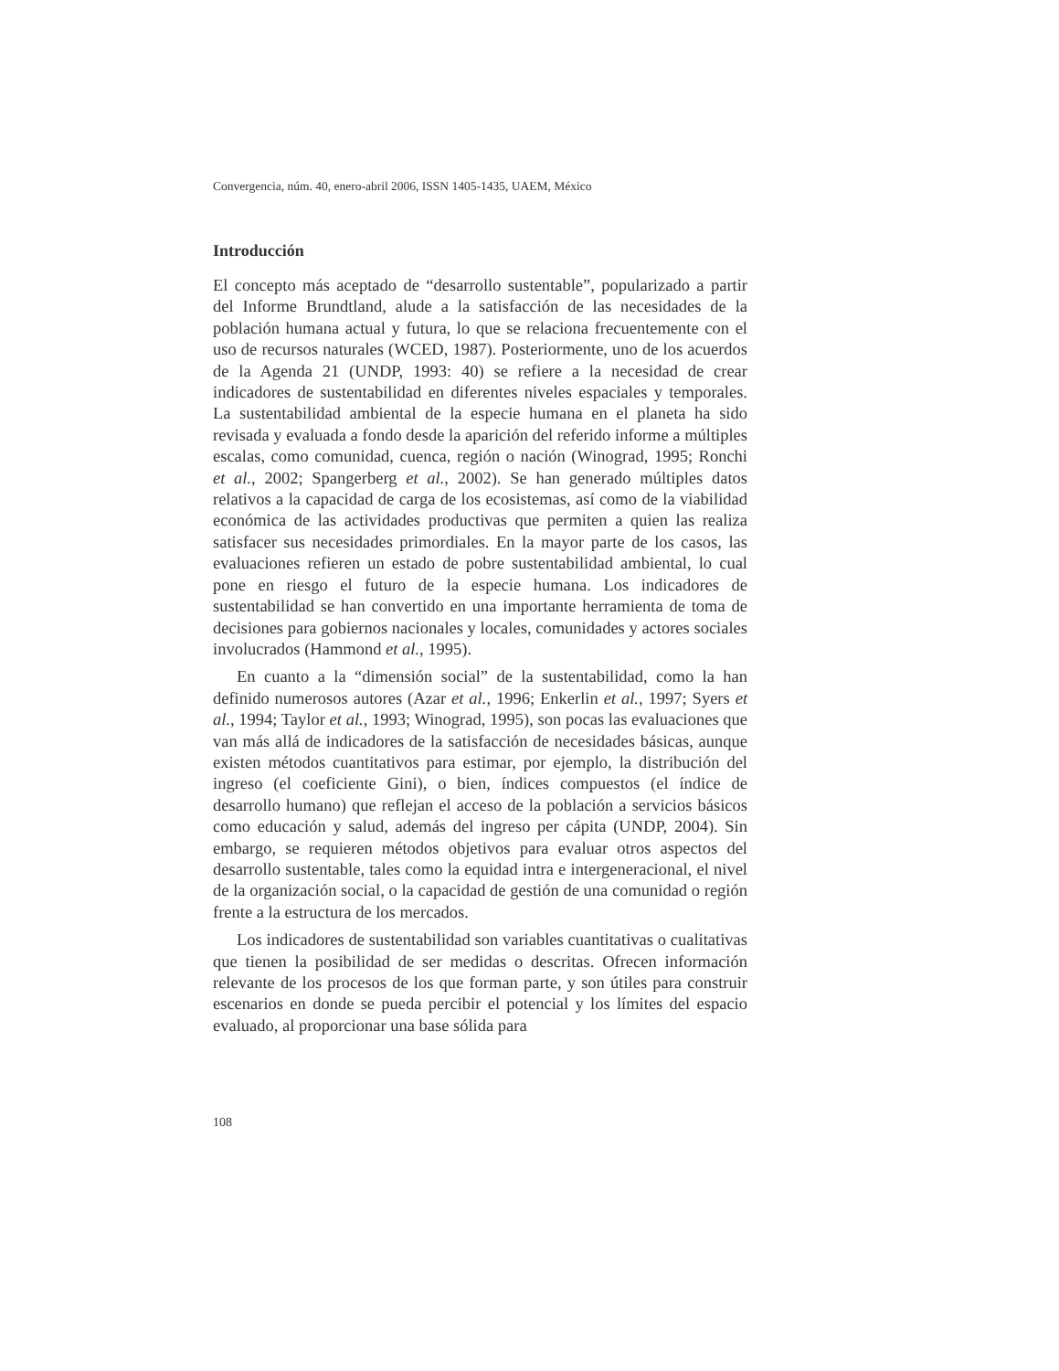Convergencia, núm. 40, enero-abril 2006, ISSN 1405-1435, UAEM, México
Introducción
El concepto más aceptado de “desarrollo sustentable”, popularizado a partir del Informe Brundtland, alude a la satisfacción de las necesidades de la población humana actual y futura, lo que se relaciona frecuentemente con el uso de recursos naturales (WCED, 1987). Posteriormente, uno de los acuerdos de la Agenda 21 (UNDP, 1993: 40) se refiere a la necesidad de crear indicadores de sustentabilidad en diferentes niveles espaciales y temporales. La sustentabilidad ambiental de la especie humana en el planeta ha sido revisada y evaluada a fondo desde la aparición del referido informe a múltiples escalas, como comunidad, cuenca, región o nación (Winograd, 1995; Ronchi et al., 2002; Spangerberg et al., 2002). Se han generado múltiples datos relativos a la capacidad de carga de los ecosistemas, así como de la viabilidad económica de las actividades productivas que permiten a quien las realiza satisfacer sus necesidades primordiales. En la mayor parte de los casos, las evaluaciones refieren un estado de pobre sustentabilidad ambiental, lo cual pone en riesgo el futuro de la especie humana. Los indicadores de sustentabilidad se han convertido en una importante herramienta de toma de decisiones para gobiernos nacionales y locales, comunidades y actores sociales involucrados (Hammond et al., 1995).
En cuanto a la “dimensión social” de la sustentabilidad, como la han definido numerosos autores (Azar et al., 1996; Enkerlin et al., 1997; Syers et al., 1994; Taylor et al., 1993; Winograd, 1995), son pocas las evaluaciones que van más allá de indicadores de la satisfacción de necesidades básicas, aunque existen métodos cuantitativos para estimar, por ejemplo, la distribución del ingreso (el coeficiente Gini), o bien, índices compuestos (el índice de desarrollo humano) que reflejan el acceso de la población a servicios básicos como educación y salud, además del ingreso per cápita (UNDP, 2004). Sin embargo, se requieren métodos objetivos para evaluar otros aspectos del desarrollo sustentable, tales como la equidad intra e intergeneracional, el nivel de la organización social, o la capacidad de gestión de una comunidad o región frente a la estructura de los mercados.
Los indicadores de sustentabilidad son variables cuantitativas o cualitativas que tienen la posibilidad de ser medidas o descritas. Ofrecen información relevante de los procesos de los que forman parte, y son útiles para construir escenarios en donde se pueda percibir el potencial y los límites del espacio evaluado, al proporcionar una base sólida para
108